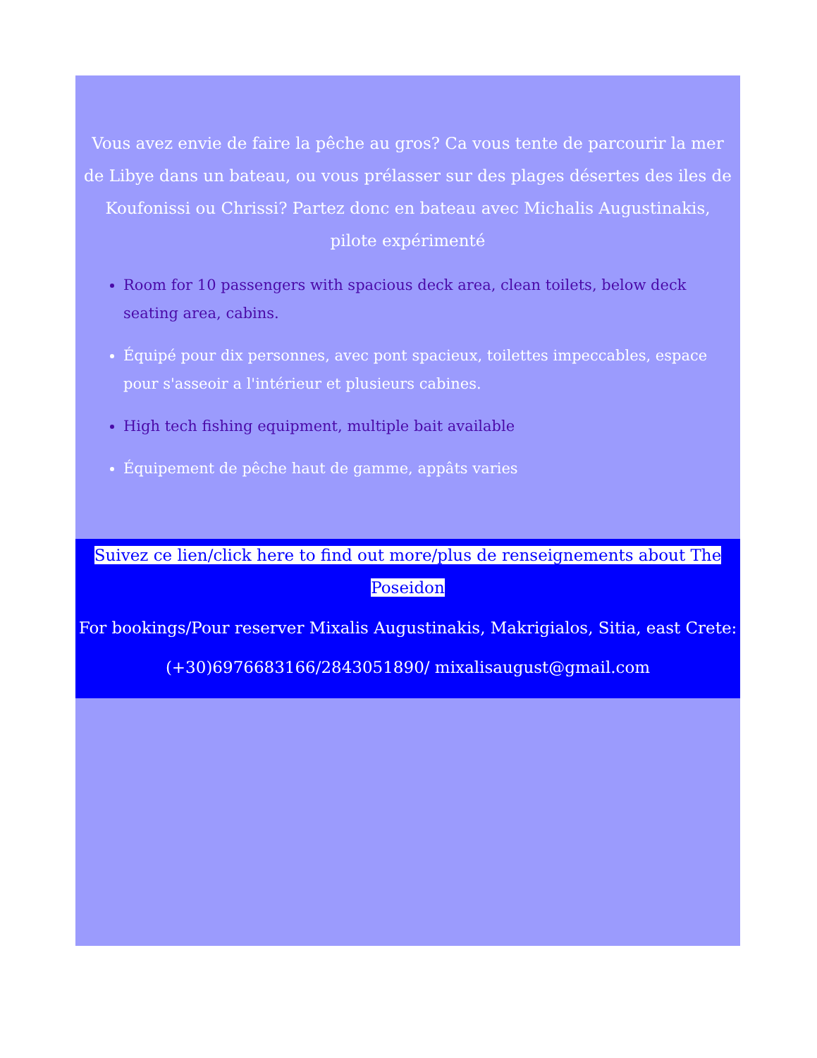Vous avez envie de faire la pêche au gros? Ca vous tente de parcourir la mer de Libye dans un bateau, ou vous prélasser sur des plages désertes des iles de Koufonissi ou Chrissi? Partez donc en bateau avec Michalis Augustinakis, pilote expérimenté
Room for 10 passengers with spacious deck area, clean toilets, below deck seating area, cabins.
Équipé pour dix personnes, avec pont spacieux, toilettes impeccables, espace pour s'asseoir a l'intérieur et plusieurs cabines.
High tech fishing equipment, multiple bait available
Équipement de pêche haut de gamme, appâts varies
Suivez ce lien/click here to find out more/plus de renseignements about The Poseidon
For bookings/Pour reserver Mixalis Augustinakis, Makrigialos, Sitia, east Crete:
(+30)6976683166/2843051890/ mixalisaugust@gmail.com